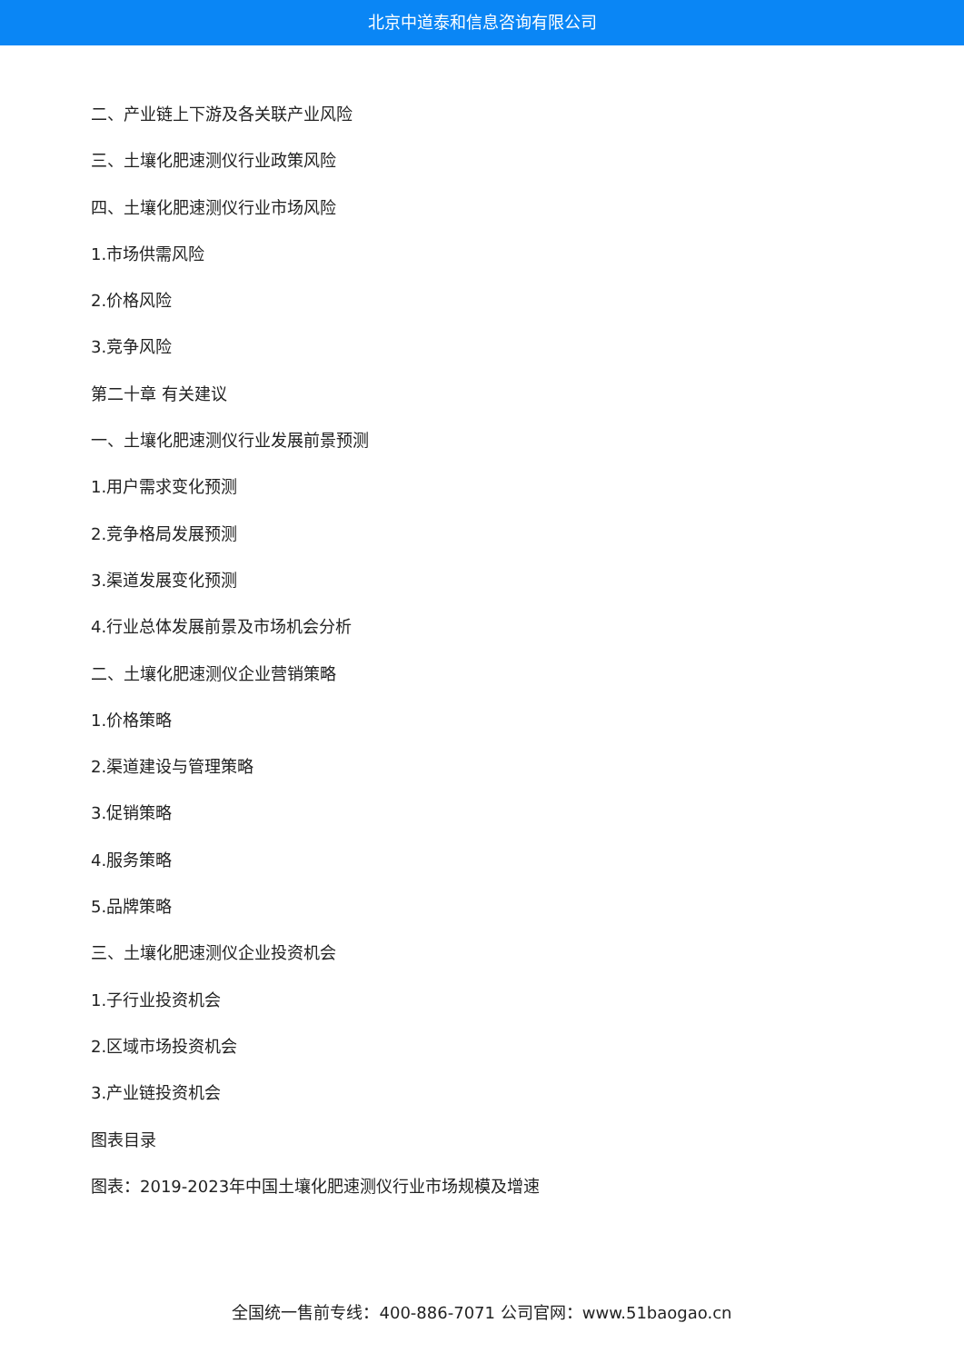北京中道泰和信息咨询有限公司
二、产业链上下游及各关联产业风险
三、土壤化肥速测仪行业政策风险
四、土壤化肥速测仪行业市场风险
1.市场供需风险
2.价格风险
3.竞争风险
第二十章 有关建议
一、土壤化肥速测仪行业发展前景预测
1.用户需求变化预测
2.竞争格局发展预测
3.渠道发展变化预测
4.行业总体发展前景及市场机会分析
二、土壤化肥速测仪企业营销策略
1.价格策略
2.渠道建设与管理策略
3.促销策略
4.服务策略
5.品牌策略
三、土壤化肥速测仪企业投资机会
1.子行业投资机会
2.区域市场投资机会
3.产业链投资机会
图表目录
图表：2019-2023年中国土壤化肥速测仪行业市场规模及增速
全国统一售前专线：400-886-7071 公司官网：www.51baogao.cn